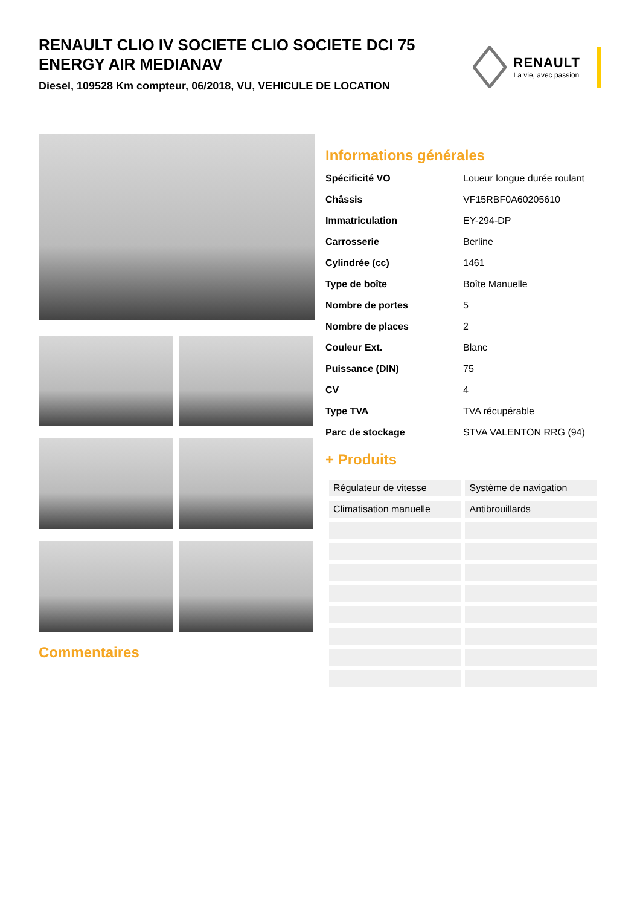RENAULT CLIO IV SOCIETE CLIO SOCIETE DCI 75 ENERGY AIR MEDIANAV
Diesel, 109528 Km compteur, 06/2018, VU, VEHICULE DE LOCATION
RENAULT
La vie, avec passion
Commentaires Informations générales
| Spécificité VO | Loueur longue durée roulant |
| Châssis | VF15RBF0A60205610 |
| Immatriculation | EY-294-DP |
| Carrosserie | Berline |
| Cylindrée (cc) | 1461 |
| Type de boîte | Boîte Manuelle |
| Nombre de portes | 5 |
| Nombre de places | 2 |
| Couleur Ext. | Blanc |
| Puissance (DIN) | 75 |
| CV | 4 |
| Type TVA | TVA récupérable |
| Parc de stockage | STVA VALENTON RRG (94) |
+ Produits
| Régulateur de vitesse | Système de navigation |
| Climatisation manuelle | Antibrouillards |